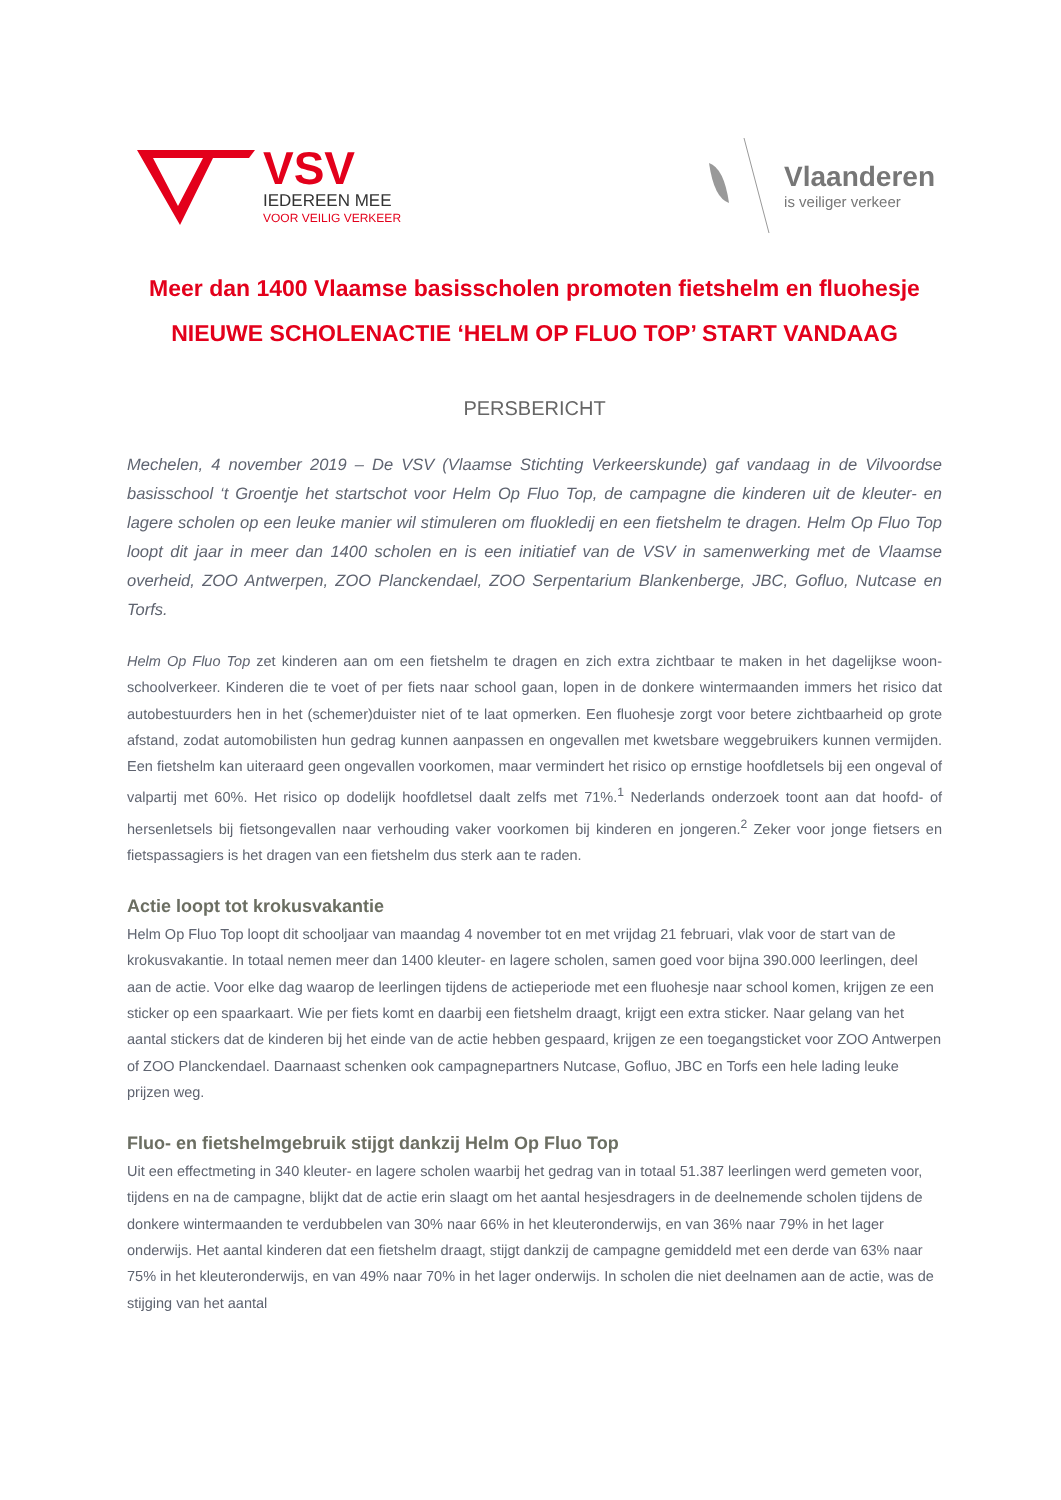VSV
IEDEREEN MEE
VOOR VEILIG VERKEER
Vlaanderen
is veiliger verkeer
Meer dan 1400 Vlaamse basisscholen promoten fietshelm en fluohesje
NIEUWE SCHOLENACTIE ‘HELM OP FLUO TOP’ START VANDAAG
PERSBERICHT
Mechelen, 4 november 2019 – De VSV (Vlaamse Stichting Verkeerskunde) gaf vandaag in de Vilvoordse basisschool ‘t Groentje het startschot voor Helm Op Fluo Top, de campagne die kinderen uit de kleuter- en lagere scholen op een leuke manier wil stimuleren om fluokledij en een fietshelm te dragen. Helm Op Fluo Top loopt dit jaar in meer dan 1400 scholen en is een initiatief van de VSV in samenwerking met de Vlaamse overheid, ZOO Antwerpen, ZOO Planckendael, ZOO Serpentarium Blankenberge, JBC, Gofluo, Nutcase en Torfs.
Helm Op Fluo Top zet kinderen aan om een fietshelm te dragen en zich extra zichtbaar te maken in het dagelijkse woon-schoolverkeer. Kinderen die te voet of per fiets naar school gaan, lopen in de donkere wintermaanden immers het risico dat autobestuurders hen in het (schemer)duister niet of te laat opmerken. Een fluohesje zorgt voor betere zichtbaarheid op grote afstand, zodat automobilisten hun gedrag kunnen aanpassen en ongevallen met kwetsbare weggebruikers kunnen vermijden. Een fietshelm kan uiteraard geen ongevallen voorkomen, maar vermindert het risico op ernstige hoofdletsels bij een ongeval of valpartij met 60%. Het risico op dodelijk hoofdletsel daalt zelfs met 71%.<sup>1</sup> Nederlands onderzoek toont aan dat hoofd- of hersenletsels bij fietsongevallen naar verhouding vaker voorkomen bij kinderen en jongeren.<sup>2</sup> Zeker voor jonge fietsers en fietspassagiers is het dragen van een fietshelm dus sterk aan te raden.
Actie loopt tot krokusvakantie
Helm Op Fluo Top loopt dit schooljaar van maandag 4 november tot en met vrijdag 21 februari, vlak voor de start van de krokusvakantie. In totaal nemen meer dan 1400 kleuter- en lagere scholen, samen goed voor bijna 390.000 leerlingen, deel aan de actie. Voor elke dag waarop de leerlingen tijdens de actieperiode met een fluohesje naar school komen, krijgen ze een sticker op een spaarkaart. Wie per fiets komt en daarbij een fietshelm draagt, krijgt een extra sticker. Naar gelang van het aantal stickers dat de kinderen bij het einde van de actie hebben gespaard, krijgen ze een toegangsticket voor ZOO Antwerpen of ZOO Planckendael. Daarnaast schenken ook campagnepartners Nutcase, Gofluo, JBC en Torfs een hele lading leuke prijzen weg.
Fluo- en fietshelmgebruik stijgt dankzij Helm Op Fluo Top
Uit een effectmeting in 340 kleuter- en lagere scholen waarbij het gedrag van in totaal 51.387 leerlingen werd gemeten voor, tijdens en na de campagne, blijkt dat de actie erin slaagt om het aantal hesjesdragers in de deelnemende scholen tijdens de donkere wintermaanden te verdubbelen van 30% naar 66% in het kleuteronderwijs, en van 36% naar 79% in het lager onderwijs. Het aantal kinderen dat een fietshelm draagt, stijgt dankzij de campagne gemiddeld met een derde van 63% naar 75% in het kleuteronderwijs, en van 49% naar 70% in het lager onderwijs. In scholen die niet deelnamen aan de actie, was de stijging van het aantal